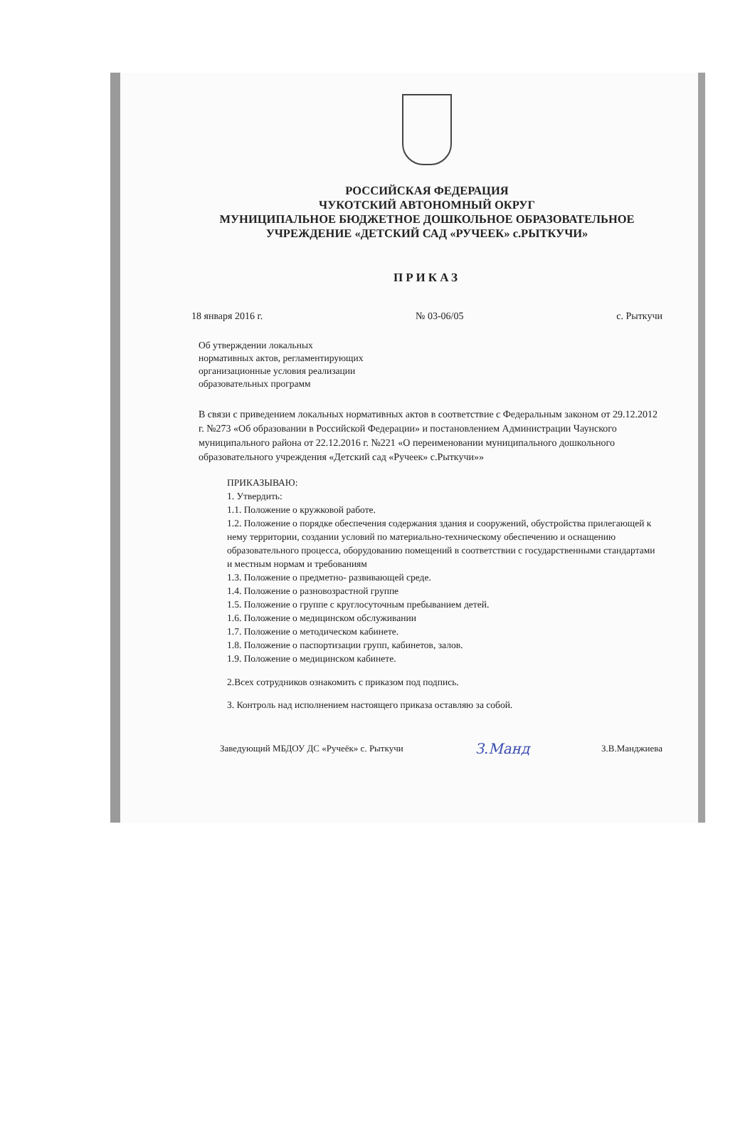РОССИЙСКАЯ ФЕДЕРАЦИЯ
ЧУКОТСКИЙ АВТОНОМНЫЙ ОКРУГ
МУНИЦИПАЛЬНОЕ БЮДЖЕТНОЕ ДОШКОЛЬНОЕ ОБРАЗОВАТЕЛЬНОЕ
УЧРЕЖДЕНИЕ «ДЕТСКИЙ САД «РУЧЕЕК» с.РЫТКУЧИ»
ПРИКАЗ
18 января 2016 г. № 03-06/05 с. Рыткучи
Об утверждении локальных
нормативных актов, регламентирующих
организационные условия реализации
образовательных программ
В связи с приведением локальных нормативных актов в соответствие с Федеральным законом от 29.12.2012 г. №273 «Об образовании в Российской Федерации» и постановлением Администрации Чаунского муниципального района от 22.12.2016 г. №221 «О переименовании муниципального дошкольного образовательного учреждения «Детский сад «Ручеек» с.Рыткучи»»
ПРИКАЗЫВАЮ:
1. Утвердить:
1.1. Положение о кружковой работе.
1.2. Положение о порядке обеспечения содержания здания и сооружений, обустройства прилегающей к нему территории, создании условий по материально-техническому обеспечению и оснащению образовательного процесса, оборудованию помещений в соответствии с государственными стандартами и местным нормам и требованиям
1.3. Положение о предметно- развивающей среде.
1.4. Положение о разновозрастной группе
1.5. Положение о группе с круглосуточным пребыванием детей.
1.6. Положение о медицинском обслуживании
1.7. Положение о методическом кабинете.
1.8. Положение о паспортизации групп, кабинетов, залов.
1.9. Положение о медицинском кабинете.
2.Всех сотрудников ознакомить с приказом под подпись.
3. Контроль над исполнением настоящего приказа оставляю за собой.
Заведующий МБДОУ ДС «Ручеёк» с. Рыткучи З.Манд З.В.Манджиева